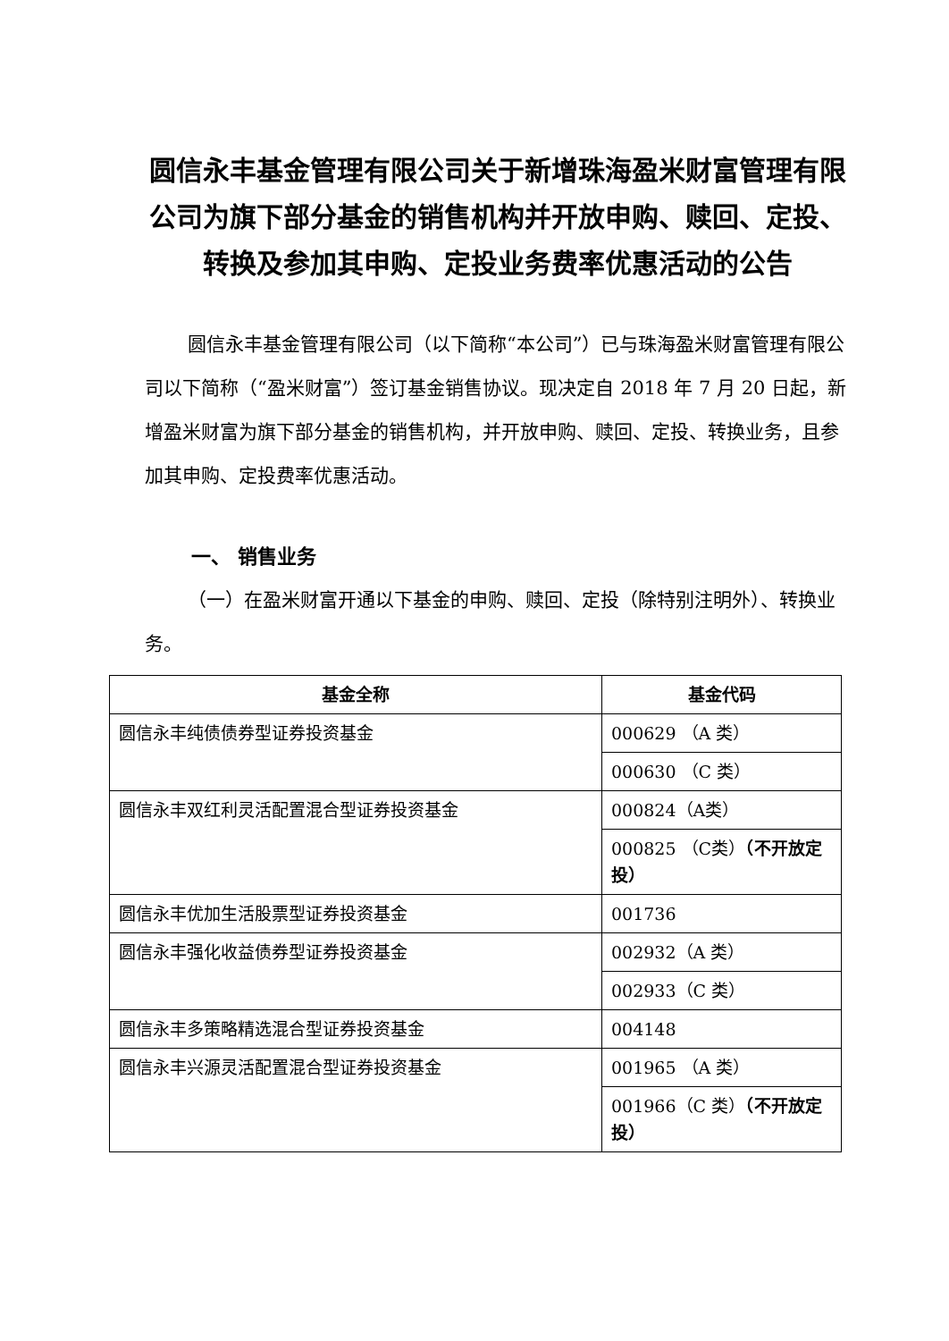圆信永丰基金管理有限公司关于新增珠海盈米财富管理有限公司为旗下部分基金的销售机构并开放申购、赎回、定投、转换及参加其申购、定投业务费率优惠活动的公告
圆信永丰基金管理有限公司（以下简称“本公司”）已与珠海盈米财富管理有限公司以下简称（“盈米财富”）签订基金销售协议。现决定自 2018 年 7 月 20 日起，新增盈米财富为旗下部分基金的销售机构，并开放申购、赎回、定投、转换业务，且参加其申购、定投费率优惠活动。
一、 销售业务
（一）在盈米财富开通以下基金的申购、赎回、定投（除特别注明外）、转换业务。
| 基金全称 | 基金代码 |
| --- | --- |
| 圆信永丰纯债债券型证券投资基金 | 000629 （A 类） |
| | 000630 （C 类） |
| 圆信永丰双红利灵活配置混合型证券投资基金 | 000824（A类） |
| | 000825 （C类） （不开放定投） |
| 圆信永丰优加生活股票型证券投资基金 | 001736 |
| 圆信永丰强化收益债券型证券投资基金 | 002932（A 类） |
| | 002933（C 类） |
| 圆信永丰多策略精选混合型证券投资基金 | 004148 |
| 圆信永丰兴源灵活配置混合型证券投资基金 | 001965 （A 类） |
| | 001966（C 类） （不开放定投） |